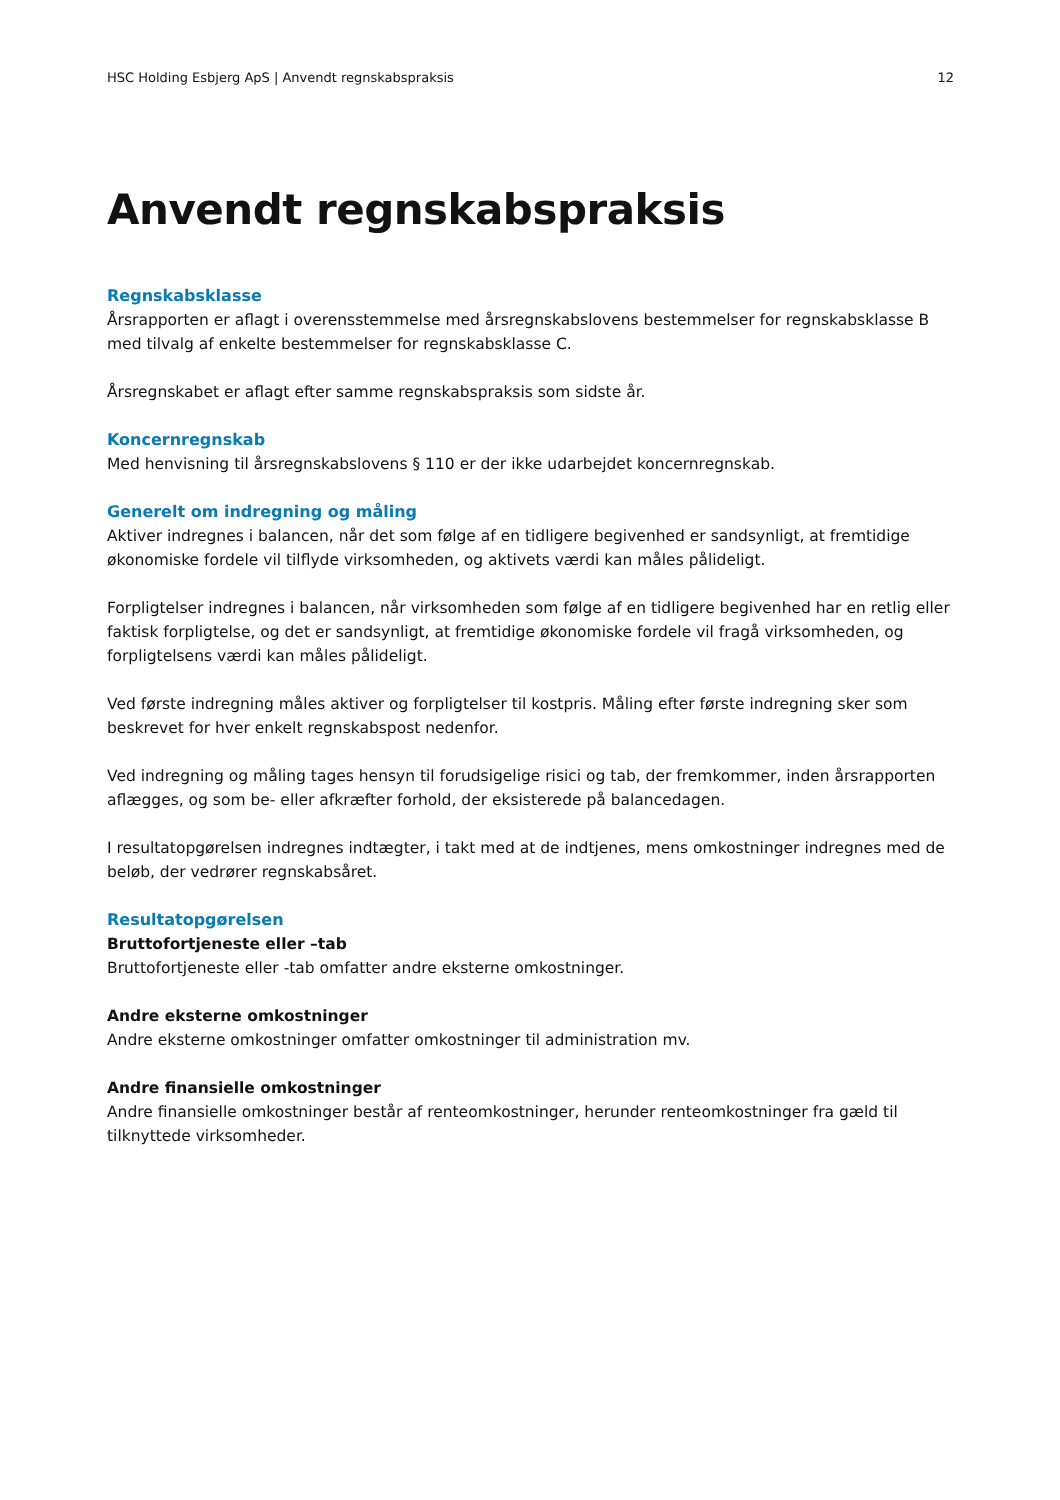HSC Holding Esbjerg ApS | Anvendt regnskabspraksis 12
Anvendt regnskabspraksis
Regnskabsklasse
Årsrapporten er aflagt i overensstemmelse med årsregnskabslovens bestemmelser for regnskabsklasse B med tilvalg af enkelte bestemmelser for regnskabsklasse C.
Årsregnskabet er aflagt efter samme regnskabspraksis som sidste år.
Koncernregnskab
Med henvisning til årsregnskabslovens § 110 er der ikke udarbejdet koncernregnskab.
Generelt om indregning og måling
Aktiver indregnes i balancen, når det som følge af en tidligere begivenhed er sandsynligt, at fremtidige økonomiske fordele vil tilflyde virksomheden, og aktivets værdi kan måles pålideligt.
Forpligtelser indregnes i balancen, når virksomheden som følge af en tidligere begivenhed har en retlig eller faktisk forpligtelse, og det er sandsynligt, at fremtidige økonomiske fordele vil fragå virksomheden, og forpligtelsens værdi kan måles pålideligt.
Ved første indregning måles aktiver og forpligtelser til kostpris. Måling efter første indregning sker som beskrevet for hver enkelt regnskabspost nedenfor.
Ved indregning og måling tages hensyn til forudsigelige risici og tab, der fremkommer, inden årsrapporten aflægges, og som be- eller afkræfter forhold, der eksisterede på balancedagen.
I resultatopgørelsen indregnes indtægter, i takt med at de indtjenes, mens omkostninger indregnes med de beløb, der vedrører regnskabsåret.
Resultatopgørelsen
Bruttofortjeneste eller –tab
Bruttofortjeneste eller -tab omfatter andre eksterne omkostninger.
Andre eksterne omkostninger
Andre eksterne omkostninger omfatter omkostninger til administration mv.
Andre finansielle omkostninger
Andre finansielle omkostninger består af renteomkostninger, herunder renteomkostninger fra gæld til tilknyttede virksomheder.